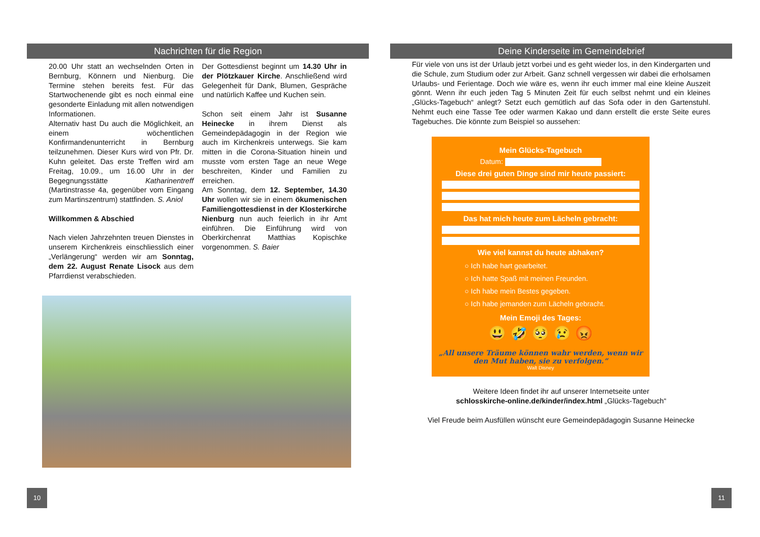Nachrichten für die Region
20.00 Uhr statt an wechselnden Orten in Bernburg, Könnern und Nienburg. Die Termine stehen bereits fest. Für das Startwochenende gibt es noch einmal eine gesonderte Einladung mit allen notwendigen Informationen.
Alternativ hast Du auch die Möglichkeit, an einem wöchentlichen Konfirmandenunterricht in Bernburg teilzunehmen. Dieser Kurs wird von Pfr. Dr. Kuhn geleitet. Das erste Treffen wird am Freitag, 10.09., um 16.00 Uhr in der Begegnungsstätte Katharinentreff (Martinstrasse 4a, gegenüber vom Eingang zum Martinszentrum) stattfinden. S. Aniol
Willkommen & Abschied
Nach vielen Jahrzehnten treuen Dienstes in unserem Kirchenkreis einschliesslich einer „Verlängerung“ werden wir am Sonntag, dem 22. August Renate Lisock aus dem Pfarrdienst verabschieden.
Der Gottesdienst beginnt um 14.30 Uhr in der Plötzkauer Kirche. Anschließend wird Gelegenheit für Dank, Blumen, Gespräche und natürlich Kaffee und Kuchen sein.
Schon seit einem Jahr ist Susanne Heinecke in ihrem Dienst als Gemeindepädagogin in der Region wie auch im Kirchenkreis unterwegs. Sie kam mitten in die Corona-Situation hinein und musste vom ersten Tage an neue Wege beschreiten, Kinder und Familien zu erreichen.
Am Sonntag, dem 12. September, 14.30 Uhr wollen wir sie in einem ökumenischen Familiengottesdienst in der Klosterkirche Nienburg nun auch feierlich in ihr Amt einführen. Die Einführung wird von Oberkirchenrat Matthias Kopischke vorgenommen. S. Baier
Deine Kinderseite im Gemeindebrief
Für viele von uns ist der Urlaub jetzt vorbei und es geht wieder los, in den Kindergarten und die Schule, zum Studium oder zur Arbeit. Ganz schnell vergessen wir dabei die erholsamen Urlaubs- und Ferientage. Doch wie wäre es, wenn ihr euch immer mal eine kleine Auszeit gönnt. Wenn ihr euch jeden Tag 5 Minuten Zeit für euch selbst nehmt und ein kleines „Glücks-Tagebuch“ anlegt? Setzt euch gemütlich auf das Sofa oder in den Gartenstuhl. Nehmt euch eine Tasse Tee oder warmen Kakao und dann erstellt die erste Seite eures Tagebuches. Die könnte zum Beispiel so aussehen:
Mein Glücks-Tagebuch
Datum:
Diese drei guten Dinge sind mir heute passiert:
Das hat mich heute zum Lächeln gebracht:
Wie viel kannst du heute abhaken?
○ Ich habe hart gearbeitet.
○ Ich hatte Spaß mit meinen Freunden.
○ Ich habe mein Bestes gegeben.
○ Ich habe jemanden zum Lächeln gebracht.
Mein Emoji des Tages:
😃 🤣 🥺 😢 😡
„All unsere Träume können wahr werden, wenn wir den Mut haben, sie zu verfolgen.“
Walt Disney
Weitere Ideen findet ihr auf unserer Internetseite unter
schlosskirche-online.de/kinder/index.html „Glücks-Tagebuch“
Viel Freude beim Ausfüllen wünscht eure Gemeindepädagogin Susanne Heinecke
10 11